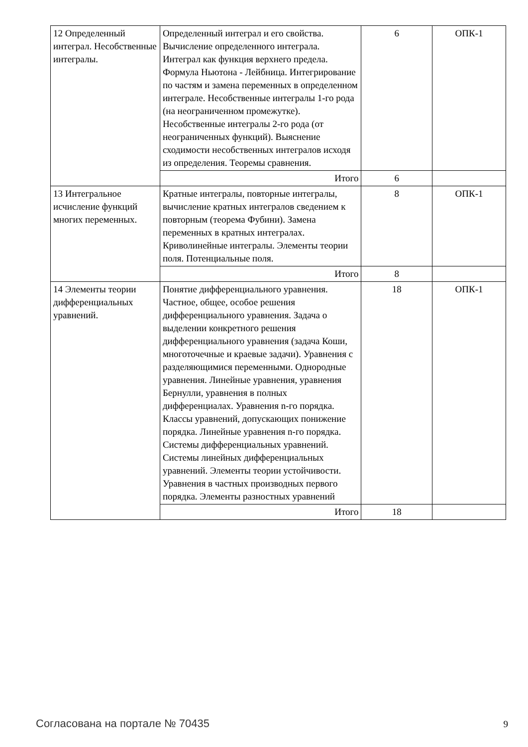| 12 Определенный интеграл. Несобственные интегралы. | Определенный интеграл и его свойства. Вычисление определенного интеграла. Интеграл как функция верхнего предела. Формула Ньютона - Лейбница. Интегрирование по частям и замена переменных в определенном интеграле. Несобственные интегралы 1-го рода (на неограниченном промежутке). Несобственные интегралы 2-го рода (от неограниченных функций). Выяснение сходимости несобственных интегралов исходя из определения. Теоремы сравнения. | 6 | ОПК-1 |
| | Итого | 6 | |
| 13 Интегральное исчисление функций многих переменных. | Кратные интегралы, повторные интегралы, вычисление кратных интегралов сведением к повторным (теорема Фубини). Замена переменных в кратных интегралах. Криволинейные интегралы. Элементы теории поля. Потенциальные поля. | 8 | ОПК-1 |
| | Итого | 8 | |
| 14 Элементы теории дифференциальных уравнений. | Понятие дифференциального уравнения. Частное, общее, особое решения дифференциального уравнения. Задача о выделении конкретного решения дифференциального уравнения (задача Коши, многоточечные и краевые задачи). Уравнения с разделяющимися переменными. Однородные уравнения. Линейные уравнения, уравнения Бернулли, уравнения в полных дифференциалах. Уравнения n-го порядка. Классы уравнений, допускающих понижение порядка. Линейные уравнения n-го порядка. Системы дифференциальных уравнений. Системы линейных дифференциальных уравнений. Элементы теории устойчивости. Уравнения в частных производных первого порядка. Элементы разностных уравнений | 18 | ОПК-1 |
| | Итого | 18 | |
Согласована на портале № 70435 9